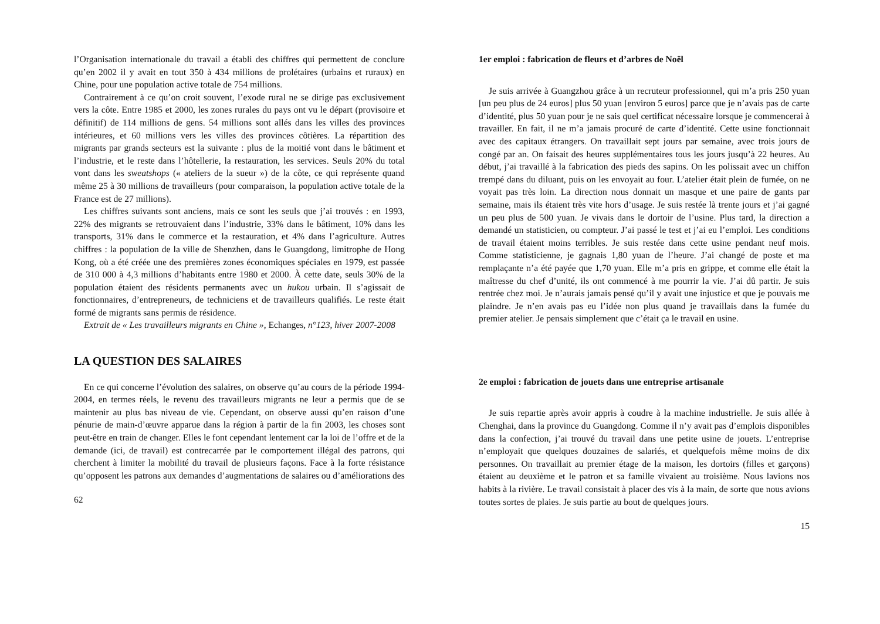l’Organisation internationale du travail a établi des chiffres qui permettent de conclure qu’en 2002 il y avait en tout 350 à 434 millions de prolétaires (urbains et ruraux) en Chine, pour une population active totale de 754 millions.
Contrairement à ce qu’on croit souvent, l’exode rural ne se dirige pas exclusivement vers la côte. Entre 1985 et 2000, les zones rurales du pays ont vu le départ (provisoire et définitif) de 114 millions de gens. 54 millions sont allés dans les villes des provinces intérieures, et 60 millions vers les villes des provinces côtières. La répartition des migrants par grands secteurs est la suivante : plus de la moitié vont dans le bâtiment et l’industrie, et le reste dans l’hôtellerie, la restauration, les services. Seuls 20% du total vont dans les sweatshops (« ateliers de la sueur ») de la côte, ce qui représente quand même 25 à 30 millions de travailleurs (pour comparaison, la population active totale de la France est de 27 millions).
Les chiffres suivants sont anciens, mais ce sont les seuls que j’ai trouvés : en 1993, 22% des migrants se retrouvaient dans l’industrie, 33% dans le bâtiment, 10% dans les transports, 31% dans le commerce et la restauration, et 4% dans l’agriculture. Autres chiffres : la population de la ville de Shenzhen, dans le Guangdong, limitrophe de Hong Kong, où a été créée une des premières zones économiques spéciales en 1979, est passée de 310 000 à 4,3 millions d’habitants entre 1980 et 2000. À cette date, seuls 30% de la population étaient des résidents permanents avec un hukou urbain. Il s’agissait de fonctionnaires, d’entrepreneurs, de techniciens et de travailleurs qualifiés. Le reste était formé de migrants sans permis de résidence.
Extrait de « Les travailleurs migrants en Chine », Echanges, n°123, hiver 2007-2008
LA QUESTION DES SALAIRES
En ce qui concerne l’évolution des salaires, on observe qu’au cours de la période 1994-2004, en termes réels, le revenu des travailleurs migrants ne leur a permis que de se maintenir au plus bas niveau de vie. Cependant, on observe aussi qu’en raison d’une pénurie de main-d’œuvre apparue dans la région à partir de la fin 2003, les choses sont peut-être en train de changer. Elles le font cependant lentement car la loi de l’offre et de la demande (ici, de travail) est contrecarrée par le comportement illégal des patrons, qui cherchent à limiter la mobilité du travail de plusieurs façons. Face à la forte résistance qu’opposent les patrons aux demandes d’augmentations de salaires ou d’améliorations des
62
1er emploi : fabrication de fleurs et d’arbres de Noël
Je suis arrivée à Guangzhou grâce à un recruteur professionnel, qui m’a pris 250 yuan [un peu plus de 24 euros] plus 50 yuan [environ 5 euros] parce que je n’avais pas de carte d’identité, plus 50 yuan pour je ne sais quel certificat nécessaire lorsque je commencerai à travailler. En fait, il ne m’a jamais procuré de carte d’identité. Cette usine fonctionnait avec des capitaux étrangers. On travaillait sept jours par semaine, avec trois jours de congé par an. On faisait des heures supplémentaires tous les jours jusqu’à 22 heures. Au début, j’ai travaillé à la fabrication des pieds des sapins. On les polissait avec un chiffon trempé dans du diluant, puis on les envoyait au four. L’atelier était plein de fumée, on ne voyait pas très loin. La direction nous donnait un masque et une paire de gants par semaine, mais ils étaient très vite hors d’usage. Je suis restée là trente jours et j’ai gagné un peu plus de 500 yuan. Je vivais dans le dortoir de l’usine. Plus tard, la direction a demandé un statisticien, ou compteur. J’ai passé le test et j’ai eu l’emploi. Les conditions de travail étaient moins terribles. Je suis restée dans cette usine pendant neuf mois. Comme statisticienne, je gagnais 1,80 yuan de l’heure. J’ai changé de poste et ma remplaçante n’a été payée que 1,70 yuan. Elle m’a pris en grippe, et comme elle était la maîtresse du chef d’unité, ils ont commencé à me pourrir la vie. J’ai dû partir. Je suis rentrée chez moi. Je n’aurais jamais pensé qu’il y avait une injustice et que je pouvais me plaindre. Je n’en avais pas eu l’idée non plus quand je travaillais dans la fumée du premier atelier. Je pensais simplement que c’était ça le travail en usine.
2e emploi : fabrication de jouets dans une entreprise artisanale
Je suis repartie après avoir appris à coudre à la machine industrielle. Je suis allée à Chenghai, dans la province du Guangdong. Comme il n’y avait pas d’emplois disponibles dans la confection, j’ai trouvé du travail dans une petite usine de jouets. L’entreprise n’employait que quelques douzaines de salariés, et quelquefois même moins de dix personnes. On travaillait au premier étage de la maison, les dortoirs (filles et garçons) étaient au deuxième et le patron et sa famille vivaient au troisième. Nous lavions nos habits à la rivière. Le travail consistait à placer des vis à la main, de sorte que nous avions toutes sortes de plaies. Je suis partie au bout de quelques jours.
15